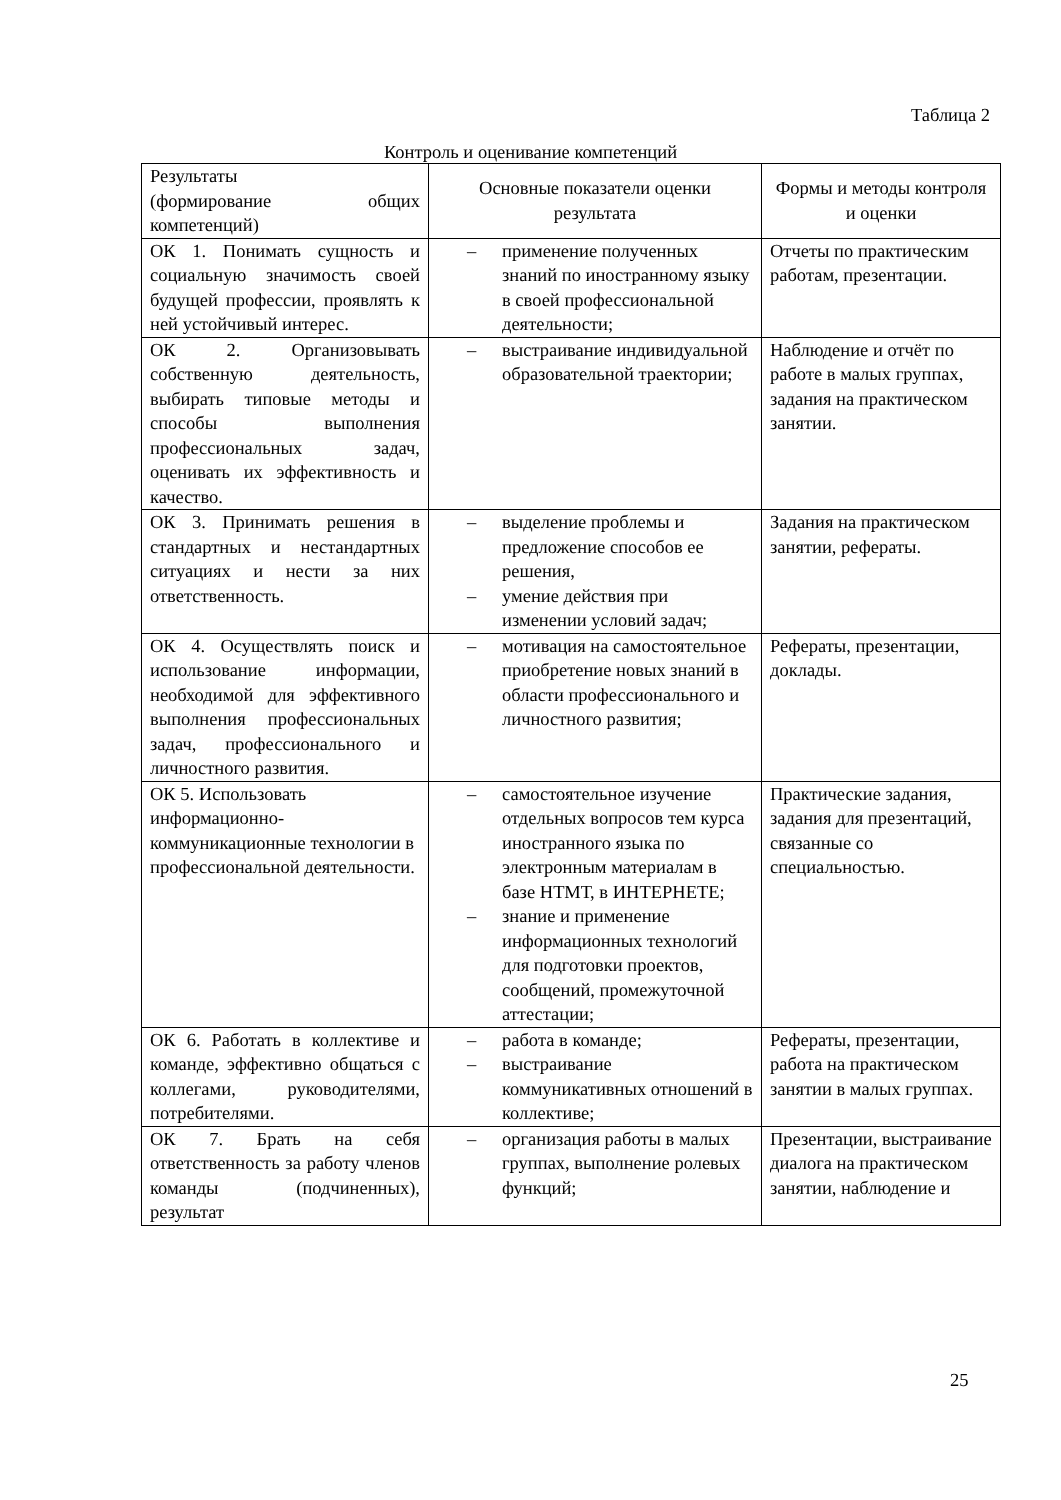Таблица 2
Контроль и оценивание компетенций
| Результаты (формирование общих компетенций) | Основные показатели оценки результата | Формы и методы контроля и оценки |
| --- | --- | --- |
| ОК 1. Понимать сущность и социальную значимость своей будущей профессии, проявлять к ней устойчивый интерес. | – применение полученных знаний по иностранному языку в своей профессиональной деятельности; | Отчеты по практическим работам, презентации. |
| ОК 2. Организовывать собственную деятельность, выбирать типовые методы и способы выполнения профессиональных задач, оценивать их эффективность и качество. | – выстраивание индивидуальной образовательной траектории; | Наблюдение и отчёт по работе в малых группах, задания на практическом занятии. |
| ОК 3. Принимать решения в стандартных и нестандартных ситуациях и нести за них ответственность. | – выделение проблемы и предложение способов ее решения, – умение действия при изменении условий задач; | Задания на практическом занятии, рефераты. |
| ОК 4. Осуществлять поиск и использование информации, необходимой для эффективного выполнения профессиональных задач, профессионального и личностного развития. | – мотивация на самостоятельное приобретение новых знаний в области профессионального и личностного развития; | Рефераты, презентации, доклады. |
| ОК 5. Использовать информационно-коммуникационные технологии в профессиональной деятельности. | – самостоятельное изучение отдельных вопросов тем курса иностранного языка по электронным материалам в базе НТМТ, в ИНТЕРНЕТЕ; – знание и применение информационных технологий для подготовки проектов, сообщений, промежуточной аттестации; | Практические задания, задания для презентаций, связанные со специальностью. |
| ОК 6. Работать в коллективе и команде, эффективно общаться с коллегами, руководителями, потребителями. | – работа в команде; – выстраивание коммуникативных отношений в коллективе; | Рефераты, презентации, работа на практическом занятии в малых группах. |
| ОК 7. Брать на себя ответственность за работу членов команды (подчиненных), результат | – организация работы в малых группах, выполнение ролевых функций; | Презентации, выстраивание диалога на практическом занятии, наблюдение и |
25